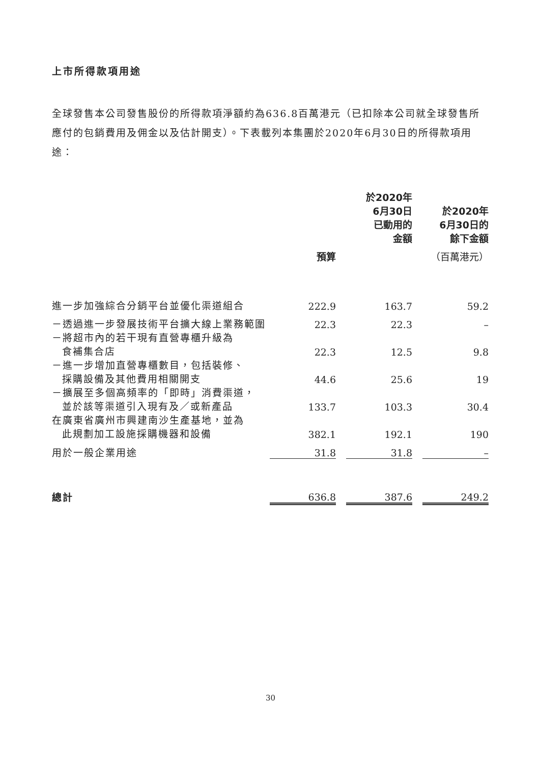上市所得款項用途
全球發售本公司發售股份的所得款項淨額約為636.8百萬港元（已扣除本公司就全球發售所應付的包銷費用及佣金以及估計開支）。下表載列本集團於2020年6月30日的所得款項用途：
| | | | 於2020年 6月30日 已動用的 金額 | | 於2020年 6月30日的 餘下金額 |
| | 預算 | | | | （百萬港元） |
| 進一步加強綜合分銷平台並優化渠道組合 | 222.9 | | 163.7 | | 59.2 |
| －透過進一步發展技術平台擴大線上業務範圍 | 22.3 | | 22.3 | | – |
| －將超市內的若干現有直營專櫃升級為 食補集合店 | 22.3 | | 12.5 | | 9.8 |
| －進一步增加直營專櫃數目，包括裝修、 採購設備及其他費用相關開支 | 44.6 | | 25.6 | | 19 |
| －擴展至多個高頻率的「即時」消費渠道， 並於該等渠道引入現有及／或新產品 | 133.7 | | 103.3 | | 30.4 |
| 在廣東省廣州市興建南沙生產基地，並為 此規劃加工設施採購機器和設備 | 382.1 | | 192.1 | | 190 |
| 用於一般企業用途 | 31.8 | | 31.8 | | – |
| 總計 | 636.8 | | 387.6 | | 249.2 |
30